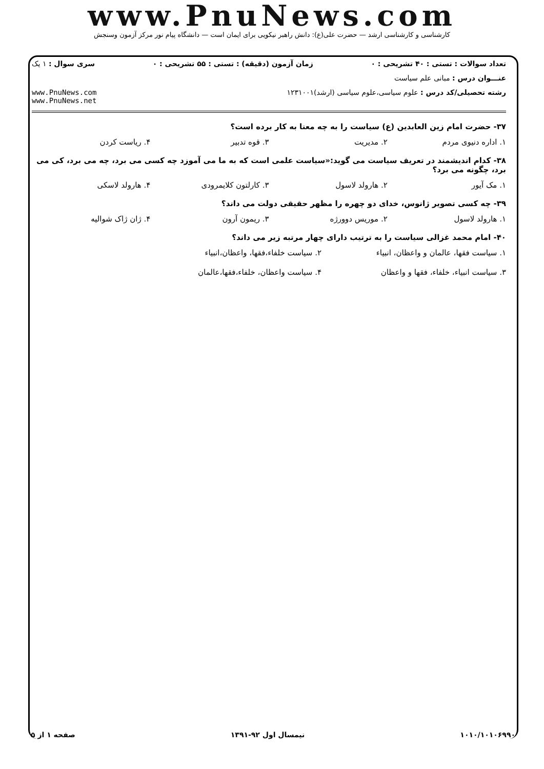www.PnuNews.com
کارشناسی و کارشناسی ارشد — حضرت علی(ع): دانش راهبر نیکویی برای ایمان است — دانشگاه پیام نور مرکز آزمون وسنجش
تعداد سوالات : تستی : ۴۰ تشریحی : ۰ زمان آزمون (دقیقه) : تستی : ۵۵ تشریحی : ۰ سری سوال : ۱ یک
عنـــوان درس : مبانی علم سیاست
رشته تحصیلی/کد درس : علوم سیاسی،علوم سیاسی (ارشد)۱۲۳۱۰۰۱ www.PnuNews.com
www.PnuNews.net
۳۷- حضرت امام زین العابدین (ع) سیاست را به چه معنا به کار برده است؟
۱. اداره دنیوی مردم ۲. مدیریت ۳. قوه تدبیر ۴. ریاست کردن
۳۸- کدام اندیشمند در تعریف سیاست می گوید:«سیاست علمی است که به ما می آموزد چه کسی می برد، چه می برد، کی می برد، چگونه می برد؟
۱. مک آیور ۲. هارولد لاسول ۳. کارلتون کلایمرودی ۴. هارولد لاسکی
۳۹- چه کسی تصویر ژانوس، خدای دو چهره را مظهر حقیقی دولت می داند؟
۱. هارولد لاسول ۲. موریس دوورژه ۳. ریمون آرون ۴. ژان ژاک شوالیه
۴۰- امام محمد غزالی سیاست را به ترتیب دارای چهار مرتبه زیر می داند؟
۱. سیاست فقها، عالمان و واعظان، انبیاء ۲. سیاست خلفاء،فقها، واعظان،انبیاء ۳. سیاست انبیاء، خلفاء، فقها و واعظان ۴. سیاست واعظان، خلفاء،فقها،عالمان
۱۰۱۰/۱۰۱۰۶۹۹۰ نیمسال اول ۹۲-۱۳۹۱ صفحه ۱ از ۵